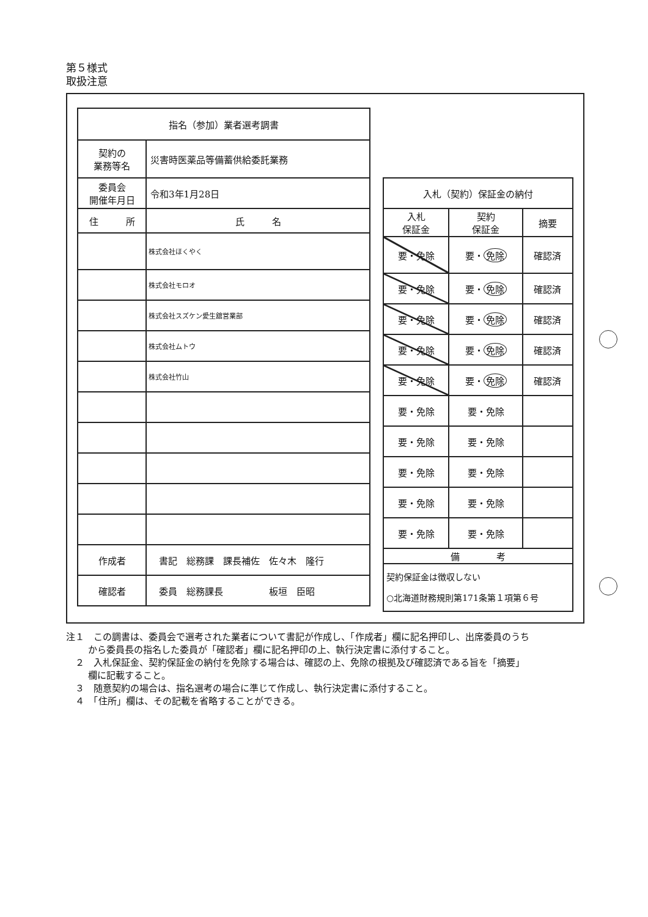第５様式
取扱注意
| 指名（参加）業者選考調書 | | |
| 契約の 業務等名 | 災害時医薬品等備蓄供給委託業務 | |
| 委員会 開催年月日 | 令和3年1月28日 | |
| 住 所 | | 氏 名 |
| | | 株式会社ほくやく |
| | | 株式会社モロオ |
| | | 株式会社スズケン愛生舘営業部 |
| | | 株式会社ムトウ |
| | | 株式会社竹山 |
| 作成者 | 書記 総務課 課長補佐 佐々木 隆行 | |
| 確認者 | 委員 総務課長 板垣 臣昭 | |
| 入札（契約）保証金の納付 | | |
| 入札 保証金 | 契約 保証金 | 摘要 |
| 要・免除 | 要・ 免除 | 確認済 |
| 要・免除 | 要・ 免除 | 確認済 |
| 要・免除 | 要・ 免除 | 確認済 |
| 要・免除 | 要・ 免除 | 確認済 |
| 要・免除 | 要・ 免除 | 確認済 |
| 要・免除 | 要・免除 | |
| 要・免除 | 要・免除 | |
| 要・免除 | 要・免除 | |
| 要・免除 | 要・免除 | |
| 要・免除 | 要・免除 | |
| 備 考 | | |
| 契約保証金は徴収しない ○北海道財務規則第171条第１項第６号 | | |
注１　この調書は、委員会で選考された業者について書記が作成し、「作成者」欄に記名押印し、出席委員のうちから委員長の指名した委員が「確認者」欄に記名押印の上、執行決定書に添付すること。
　２　入札保証金、契約保証金の納付を免除する場合は、確認の上、免除の根拠及び確認済である旨を「摘要」欄に記載すること。
　３　随意契約の場合は、指名選考の場合に準じて作成し、執行決定書に添付すること。
　４　「住所」欄は、その記載を省略することができる。